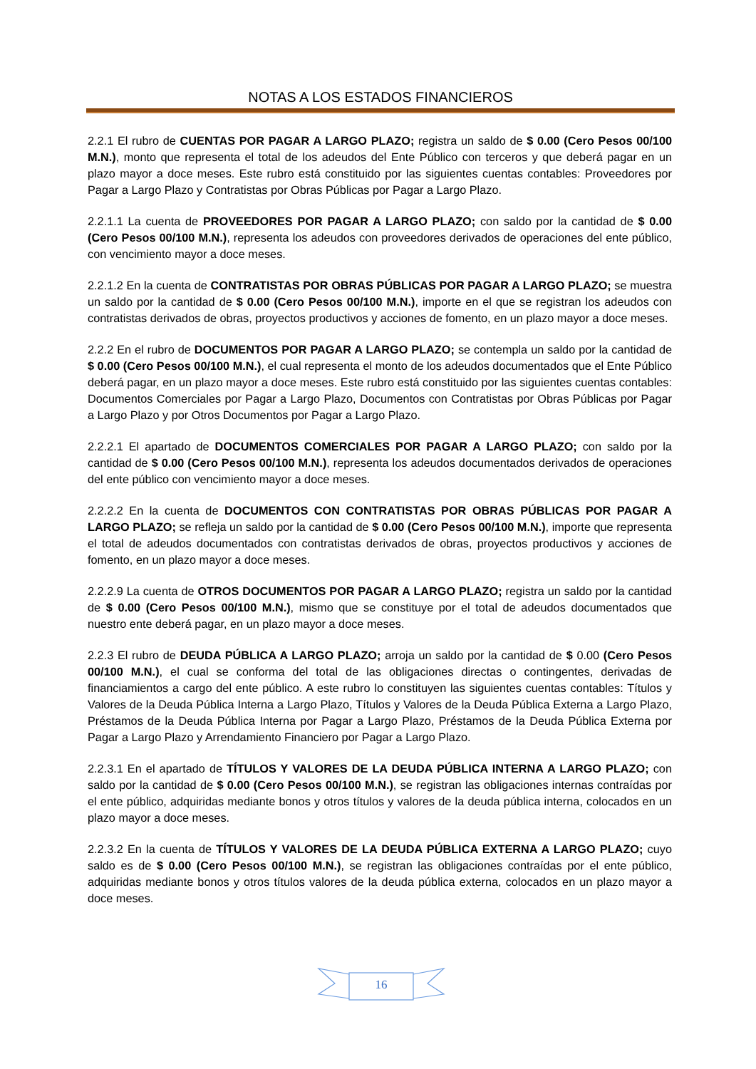NOTAS A LOS ESTADOS FINANCIEROS
2.2.1 El rubro de CUENTAS POR PAGAR A LARGO PLAZO; registra un saldo de $ 0.00 (Cero Pesos 00/100 M.N.), monto que representa el total de los adeudos del Ente Público con terceros y que deberá pagar en un plazo mayor a doce meses. Este rubro está constituido por las siguientes cuentas contables: Proveedores por Pagar a Largo Plazo y Contratistas por Obras Públicas por Pagar a Largo Plazo.
2.2.1.1 La cuenta de PROVEEDORES POR PAGAR A LARGO PLAZO; con saldo por la cantidad de $ 0.00 (Cero Pesos 00/100 M.N.), representa los adeudos con proveedores derivados de operaciones del ente público, con vencimiento mayor a doce meses.
2.2.1.2 En la cuenta de CONTRATISTAS POR OBRAS PÚBLICAS POR PAGAR A LARGO PLAZO; se muestra un saldo por la cantidad de $ 0.00 (Cero Pesos 00/100 M.N.), importe en el que se registran los adeudos con contratistas derivados de obras, proyectos productivos y acciones de fomento, en un plazo mayor a doce meses.
2.2.2 En el rubro de DOCUMENTOS POR PAGAR A LARGO PLAZO; se contempla un saldo por la cantidad de $ 0.00 (Cero Pesos 00/100 M.N.), el cual representa el monto de los adeudos documentados que el Ente Público deberá pagar, en un plazo mayor a doce meses. Este rubro está constituido por las siguientes cuentas contables: Documentos Comerciales por Pagar a Largo Plazo, Documentos con Contratistas por Obras Públicas por Pagar a Largo Plazo y por Otros Documentos por Pagar a Largo Plazo.
2.2.2.1 El apartado de DOCUMENTOS COMERCIALES POR PAGAR A LARGO PLAZO; con saldo por la cantidad de $ 0.00 (Cero Pesos 00/100 M.N.), representa los adeudos documentados derivados de operaciones del ente público con vencimiento mayor a doce meses.
2.2.2.2 En la cuenta de DOCUMENTOS CON CONTRATISTAS POR OBRAS PÚBLICAS POR PAGAR A LARGO PLAZO; se refleja un saldo por la cantidad de $ 0.00 (Cero Pesos 00/100 M.N.), importe que representa el total de adeudos documentados con contratistas derivados de obras, proyectos productivos y acciones de fomento, en un plazo mayor a doce meses.
2.2.2.9 La cuenta de OTROS DOCUMENTOS POR PAGAR A LARGO PLAZO; registra un saldo por la cantidad de $ 0.00 (Cero Pesos 00/100 M.N.), mismo que se constituye por el total de adeudos documentados que nuestro ente deberá pagar, en un plazo mayor a doce meses.
2.2.3 El rubro de DEUDA PÚBLICA A LARGO PLAZO; arroja un saldo por la cantidad de $ 0.00 (Cero Pesos 00/100 M.N.), el cual se conforma del total de las obligaciones directas o contingentes, derivadas de financiamientos a cargo del ente público. A este rubro lo constituyen las siguientes cuentas contables: Títulos y Valores de la Deuda Pública Interna a Largo Plazo, Títulos y Valores de la Deuda Pública Externa a Largo Plazo, Préstamos de la Deuda Pública Interna por Pagar a Largo Plazo, Préstamos de la Deuda Pública Externa por Pagar a Largo Plazo y Arrendamiento Financiero por Pagar a Largo Plazo.
2.2.3.1 En el apartado de TÍTULOS Y VALORES DE LA DEUDA PÚBLICA INTERNA A LARGO PLAZO; con saldo por la cantidad de $ 0.00 (Cero Pesos 00/100 M.N.), se registran las obligaciones internas contraídas por el ente público, adquiridas mediante bonos y otros títulos y valores de la deuda pública interna, colocados en un plazo mayor a doce meses.
2.2.3.2 En la cuenta de TÍTULOS Y VALORES DE LA DEUDA PÚBLICA EXTERNA A LARGO PLAZO; cuyo saldo es de $ 0.00 (Cero Pesos 00/100 M.N.), se registran las obligaciones contraídas por el ente público, adquiridas mediante bonos y otros títulos valores de la deuda pública externa, colocados en un plazo mayor a doce meses.
16